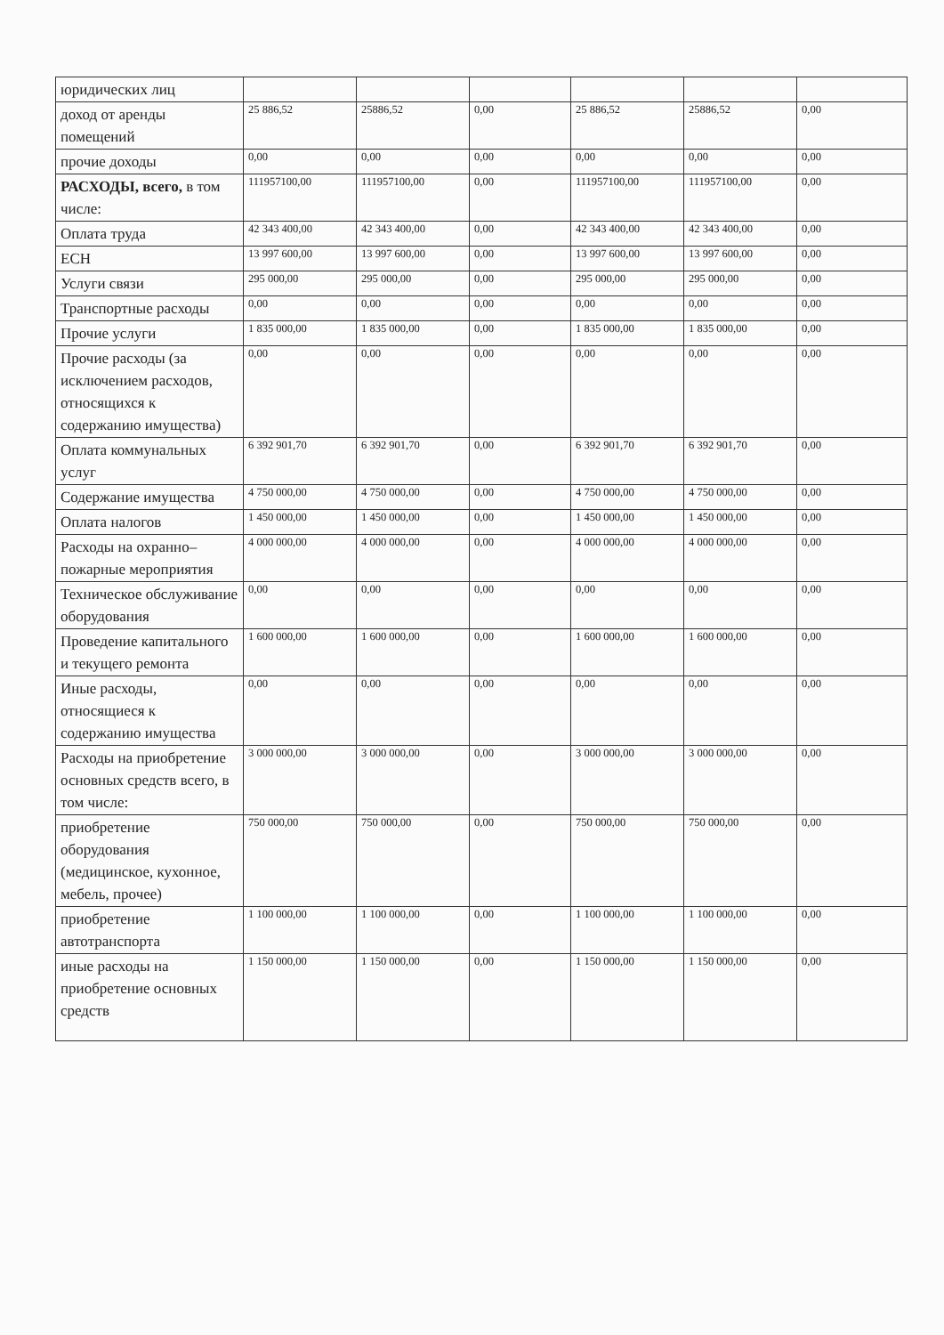| юридических лиц | | | | | | |
| доход от аренды помещений | 25 886,52 | 25886,52 | 0,00 | 25 886,52 | 25886,52 | 0,00 |
| прочие доходы | 0,00 | 0,00 | 0,00 | 0,00 | 0,00 | 0,00 |
| РАСХОДЫ, всего, в том числе: | 111957100,00 | 111957100,00 | 0,00 | 111957100,00 | 111957100,00 | 0,00 |
| Оплата труда | 42 343 400,00 | 42 343 400,00 | 0,00 | 42 343 400,00 | 42 343 400,00 | 0,00 |
| ЕСН | 13 997 600,00 | 13 997 600,00 | 0,00 | 13 997 600,00 | 13 997 600,00 | 0,00 |
| Услуги связи | 295 000,00 | 295 000,00 | 0,00 | 295 000,00 | 295 000,00 | 0,00 |
| Транспортные расходы | 0,00 | 0,00 | 0,00 | 0,00 | 0,00 | 0,00 |
| Прочие услуги | 1 835 000,00 | 1 835 000,00 | 0,00 | 1 835 000,00 | 1 835 000,00 | 0,00 |
| Прочие расходы (за исключением расходов, относящихся к содержанию имущества) | 0,00 | 0,00 | 0,00 | 0,00 | 0,00 | 0,00 |
| Оплата коммунальных услуг | 6 392 901,70 | 6 392 901,70 | 0,00 | 6 392 901,70 | 6 392 901,70 | 0,00 |
| Содержание имущества | 4 750 000,00 | 4 750 000,00 | 0,00 | 4 750 000,00 | 4 750 000,00 | 0,00 |
| Оплата налогов | 1 450 000,00 | 1 450 000,00 | 0,00 | 1 450 000,00 | 1 450 000,00 | 0,00 |
| Расходы на охранно–пожарные мероприятия | 4 000 000,00 | 4 000 000,00 | 0,00 | 4 000 000,00 | 4 000 000,00 | 0,00 |
| Техническое обслуживание оборудования | 0,00 | 0,00 | 0,00 | 0,00 | 0,00 | 0,00 |
| Проведение капитального и текущего ремонта | 1 600 000,00 | 1 600 000,00 | 0,00 | 1 600 000,00 | 1 600 000,00 | 0,00 |
| Иные расходы, относящиеся к содержанию имущества | 0,00 | 0,00 | 0,00 | 0,00 | 0,00 | 0,00 |
| Расходы на приобретение основных средств всего, в том числе: | 3 000 000,00 | 3 000 000,00 | 0,00 | 3 000 000,00 | 3 000 000,00 | 0,00 |
| приобретение оборудования (медицинское, кухонное, мебель, прочее) | 750 000,00 | 750 000,00 | 0,00 | 750 000,00 | 750 000,00 | 0,00 |
| приобретение автотранспорта | 1 100 000,00 | 1 100 000,00 | 0,00 | 1 100 000,00 | 1 100 000,00 | 0,00 |
| иные расходы на приобретение основных средств | 1 150 000,00 | 1 150 000,00 | 0,00 | 1 150 000,00 | 1 150 000,00 | 0,00 |